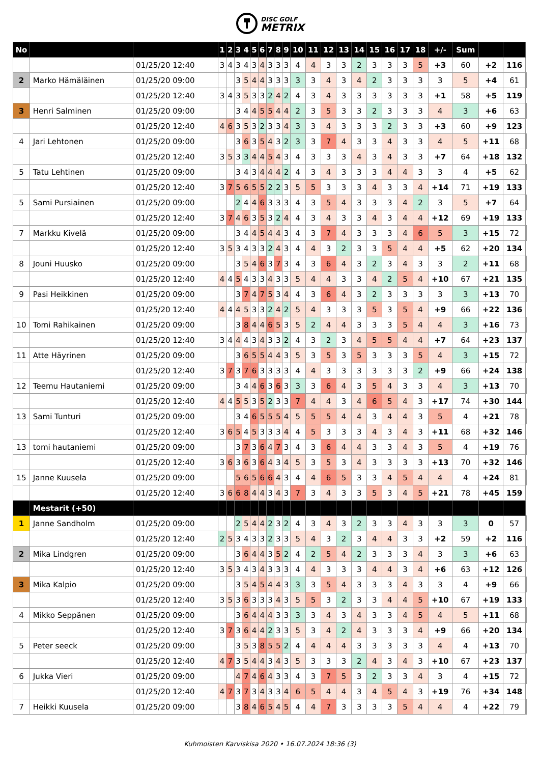DISC GOLF METRIX
| No | | | 1 | 2 | 3 | 4 | 5 | 6 | 7 | 8 | 9 | 10 | 11 | 12 | 13 | 14 | 15 | 16 | 17 | 18 | +/- | Sum | | | |
| | | 01/25/20 12:40 | 3 | 4 | 3 | 4 | 3 | 4 | 3 | 3 | 3 | 4 | 4 | 3 | 3 | 2 | 3 | 3 | 3 | 5 | +3 | 60 | +2 | 116 | |
| 2 | Marko Hämäläinen | 01/25/20 09:00 | | | 3 | 5 | 4 | 4 | 3 | 3 | 3 | 3 | 3 | 4 | 3 | 4 | 2 | 3 | 3 | 3 | 3 | 5 | +4 | 61 | |
| | | 01/25/20 12:40 | 3 | 4 | 3 | 5 | 3 | 3 | 2 | 4 | 2 | 4 | 3 | 4 | 3 | 3 | 3 | 3 | 3 | 3 | +1 | 58 | +5 | 119 | |
| 3 | Henri Salminen | 01/25/20 09:00 | | | 3 | 4 | 4 | 5 | 5 | 4 | 4 | 2 | 3 | 5 | 3 | 3 | 2 | 3 | 3 | 3 | 4 | 3 | +6 | 63 | |
| | | 01/25/20 12:40 | 4 | 6 | 3 | 5 | 3 | 2 | 3 | 3 | 4 | 3 | 3 | 4 | 3 | 3 | 3 | 2 | 3 | 3 | +3 | 60 | +9 | 123 | |
| 4 | Jari Lehtonen | 01/25/20 09:00 | | | 3 | 6 | 3 | 5 | 4 | 3 | 2 | 3 | 3 | 7 | 4 | 3 | 3 | 4 | 3 | 3 | 4 | 5 | +11 | 68 | |
| | | 01/25/20 12:40 | 3 | 5 | 3 | 3 | 4 | 4 | 5 | 4 | 3 | 4 | 3 | 3 | 3 | 4 | 3 | 4 | 3 | 3 | +7 | 64 | +18 | 132 | |
| 5 | Tatu Lehtinen | 01/25/20 09:00 | | | 3 | 4 | 3 | 4 | 4 | 4 | 2 | 4 | 3 | 4 | 3 | 3 | 3 | 4 | 4 | 3 | 3 | 4 | +5 | 62 | |
| | | 01/25/20 12:40 | 3 | 7 | 5 | 6 | 5 | 5 | 2 | 2 | 3 | 5 | 5 | 3 | 3 | 3 | 4 | 3 | 3 | 4 | +14 | 71 | +19 | 133 | |
| 5 | Sami Pursiainen | 01/25/20 09:00 | | | 2 | 4 | 4 | 6 | 3 | 3 | 3 | 4 | 3 | 5 | 4 | 3 | 3 | 3 | 4 | 2 | 3 | 5 | +7 | 64 | |
| | | 01/25/20 12:40 | 3 | 7 | 4 | 6 | 3 | 5 | 3 | 2 | 4 | 4 | 3 | 4 | 3 | 3 | 4 | 3 | 4 | 4 | +12 | 69 | +19 | 133 | |
| 7 | Markku Kivelä | 01/25/20 09:00 | | | 3 | 4 | 4 | 5 | 4 | 4 | 3 | 4 | 3 | 7 | 4 | 3 | 3 | 3 | 4 | 6 | 5 | 3 | +15 | 72 | |
| | | 01/25/20 12:40 | 3 | 5 | 3 | 4 | 3 | 3 | 2 | 4 | 3 | 4 | 4 | 3 | 2 | 3 | 3 | 5 | 4 | 4 | +5 | 62 | +20 | 134 | |
| 8 | Jouni Huusko | 01/25/20 09:00 | | | 3 | 5 | 4 | 6 | 3 | 7 | 3 | 4 | 3 | 6 | 4 | 3 | 2 | 3 | 4 | 3 | 3 | 2 | +11 | 68 | |
| | | 01/25/20 12:40 | 4 | 4 | 5 | 4 | 3 | 3 | 4 | 3 | 3 | 5 | 4 | 4 | 3 | 3 | 4 | 2 | 5 | 4 | +10 | 67 | +21 | 135 | |
| 9 | Pasi Heikkinen | 01/25/20 09:00 | | | 3 | 7 | 4 | 7 | 5 | 3 | 4 | 4 | 3 | 6 | 4 | 3 | 2 | 3 | 3 | 3 | 3 | 3 | +13 | 70 | |
| | | 01/25/20 12:40 | 4 | 4 | 4 | 5 | 3 | 3 | 2 | 4 | 2 | 5 | 4 | 3 | 3 | 3 | 5 | 3 | 5 | 4 | +9 | 66 | +22 | 136 | |
| 10 | Tomi Rahikainen | 01/25/20 09:00 | | | 3 | 8 | 4 | 4 | 6 | 5 | 3 | 5 | 2 | 4 | 4 | 3 | 3 | 3 | 5 | 4 | 4 | 3 | +16 | 73 | |
| | | 01/25/20 12:40 | 3 | 4 | 4 | 4 | 3 | 4 | 3 | 3 | 2 | 4 | 3 | 2 | 3 | 4 | 5 | 5 | 4 | 4 | +7 | 64 | +23 | 137 | |
| 11 | Atte Häyrinen | 01/25/20 09:00 | | | 3 | 6 | 5 | 5 | 4 | 4 | 3 | 5 | 3 | 5 | 3 | 5 | 3 | 3 | 3 | 5 | 4 | 3 | +15 | 72 | |
| | | 01/25/20 12:40 | 3 | 7 | 3 | 7 | 6 | 3 | 3 | 3 | 3 | 4 | 4 | 3 | 3 | 3 | 3 | 3 | 3 | 2 | +9 | 66 | +24 | 138 | |
| 12 | Teemu Hautaniemi | 01/25/20 09:00 | | | 3 | 4 | 4 | 6 | 3 | 6 | 3 | 3 | 3 | 6 | 4 | 3 | 5 | 4 | 3 | 3 | 4 | 3 | +13 | 70 | |
| | | 01/25/20 12:40 | 4 | 4 | 5 | 5 | 3 | 5 | 2 | 3 | 3 | 7 | 4 | 4 | 3 | 4 | 6 | 5 | 4 | 3 | +17 | 74 | +30 | 144 | |
| 13 | Sami Tunturi | 01/25/20 09:00 | | | 3 | 4 | 6 | 5 | 5 | 5 | 4 | 5 | 5 | 5 | 4 | 4 | 3 | 4 | 4 | 3 | 5 | 4 | +21 | 78 | |
| | | 01/25/20 12:40 | 3 | 6 | 5 | 4 | 5 | 3 | 3 | 3 | 4 | 4 | 5 | 3 | 3 | 3 | 4 | 3 | 4 | 3 | +11 | 68 | +32 | 146 | |
| 13 | tomi hautaniemi | 01/25/20 09:00 | | | 3 | 7 | 3 | 6 | 4 | 7 | 3 | 4 | 3 | 6 | 4 | 4 | 3 | 3 | 4 | 3 | 5 | 4 | +19 | 76 | |
| | | 01/25/20 12:40 | 3 | 6 | 3 | 6 | 3 | 6 | 4 | 3 | 4 | 5 | 3 | 5 | 3 | 4 | 3 | 3 | 3 | 3 | +13 | 70 | +32 | 146 | |
| 15 | Janne Kuusela | 01/25/20 09:00 | | | 5 | 6 | 5 | 6 | 6 | 4 | 3 | 4 | 4 | 6 | 5 | 3 | 3 | 4 | 5 | 4 | 4 | 4 | +24 | 81 | |
| | | 01/25/20 12:40 | 3 | 6 | 6 | 8 | 4 | 4 | 3 | 4 | 3 | 7 | 3 | 4 | 3 | 3 | 5 | 3 | 4 | 5 | +21 | 78 | +45 | 159 | |
| | Mestarit (+50) | | | | | | | | | | | | | | | | | | | | | | | | |
| 1 | Janne Sandholm | 01/25/20 09:00 | | | 2 | 5 | 4 | 4 | 2 | 3 | 2 | 4 | 3 | 4 | 3 | 2 | 3 | 3 | 4 | 3 | 3 | 3 | 0 | 57 | |
| | | 01/25/20 12:40 | 2 | 5 | 3 | 4 | 3 | 3 | 2 | 3 | 3 | 5 | 4 | 3 | 2 | 3 | 4 | 4 | 3 | 3 | +2 | 59 | +2 | 116 | |
| 2 | Mika Lindgren | 01/25/20 09:00 | | | 3 | 6 | 4 | 4 | 3 | 5 | 2 | 4 | 2 | 5 | 4 | 2 | 3 | 3 | 3 | 4 | 3 | 3 | +6 | 63 | |
| | | 01/25/20 12:40 | 3 | 5 | 3 | 4 | 3 | 4 | 3 | 3 | 3 | 4 | 4 | 3 | 3 | 3 | 4 | 4 | 3 | 4 | +6 | 63 | +12 | 126 | |
| 3 | Mika Kalpio | 01/25/20 09:00 | | | 3 | 5 | 4 | 5 | 4 | 4 | 3 | 3 | 3 | 5 | 4 | 3 | 3 | 3 | 4 | 3 | 3 | 4 | +9 | 66 | |
| | | 01/25/20 12:40 | 3 | 5 | 3 | 6 | 3 | 3 | 3 | 4 | 3 | 5 | 5 | 3 | 2 | 3 | 3 | 4 | 4 | 5 | +10 | 67 | +19 | 133 | |
| 4 | Mikko Seppänen | 01/25/20 09:00 | | | 3 | 6 | 4 | 4 | 4 | 3 | 3 | 3 | 3 | 4 | 3 | 4 | 3 | 3 | 4 | 5 | 4 | 5 | +11 | 68 | |
| | | 01/25/20 12:40 | 3 | 7 | 3 | 6 | 4 | 4 | 2 | 3 | 3 | 5 | 3 | 4 | 2 | 4 | 3 | 3 | 3 | 4 | +9 | 66 | +20 | 134 | |
| 5 | Peter seeck | 01/25/20 09:00 | | | 3 | 5 | 3 | 8 | 5 | 5 | 2 | 4 | 4 | 4 | 4 | 3 | 3 | 3 | 3 | 3 | 4 | 4 | +13 | 70 | |
| | | 01/25/20 12:40 | 4 | 7 | 3 | 5 | 4 | 4 | 3 | 4 | 3 | 5 | 3 | 3 | 3 | 2 | 4 | 3 | 4 | 3 | +10 | 67 | +23 | 137 | |
| 6 | Jukka Vieri | 01/25/20 09:00 | | | 4 | 7 | 4 | 6 | 4 | 3 | 3 | 4 | 3 | 7 | 5 | 3 | 2 | 3 | 3 | 4 | 3 | 4 | +15 | 72 | |
| | | 01/25/20 12:40 | 4 | 7 | 3 | 7 | 3 | 4 | 3 | 3 | 4 | 6 | 5 | 4 | 4 | 3 | 4 | 5 | 4 | 3 | +19 | 76 | +34 | 148 | |
| 7 | Heikki Kuusela | 01/25/20 09:00 | | | 3 | 8 | 4 | 6 | 5 | 4 | 5 | 4 | 4 | 7 | 3 | 3 | 3 | 3 | 5 | 4 | 4 | 4 | +22 | 79 | |
Kuhmoisten Karviskisa 2020 • 16.07.2024 18:36 (3)